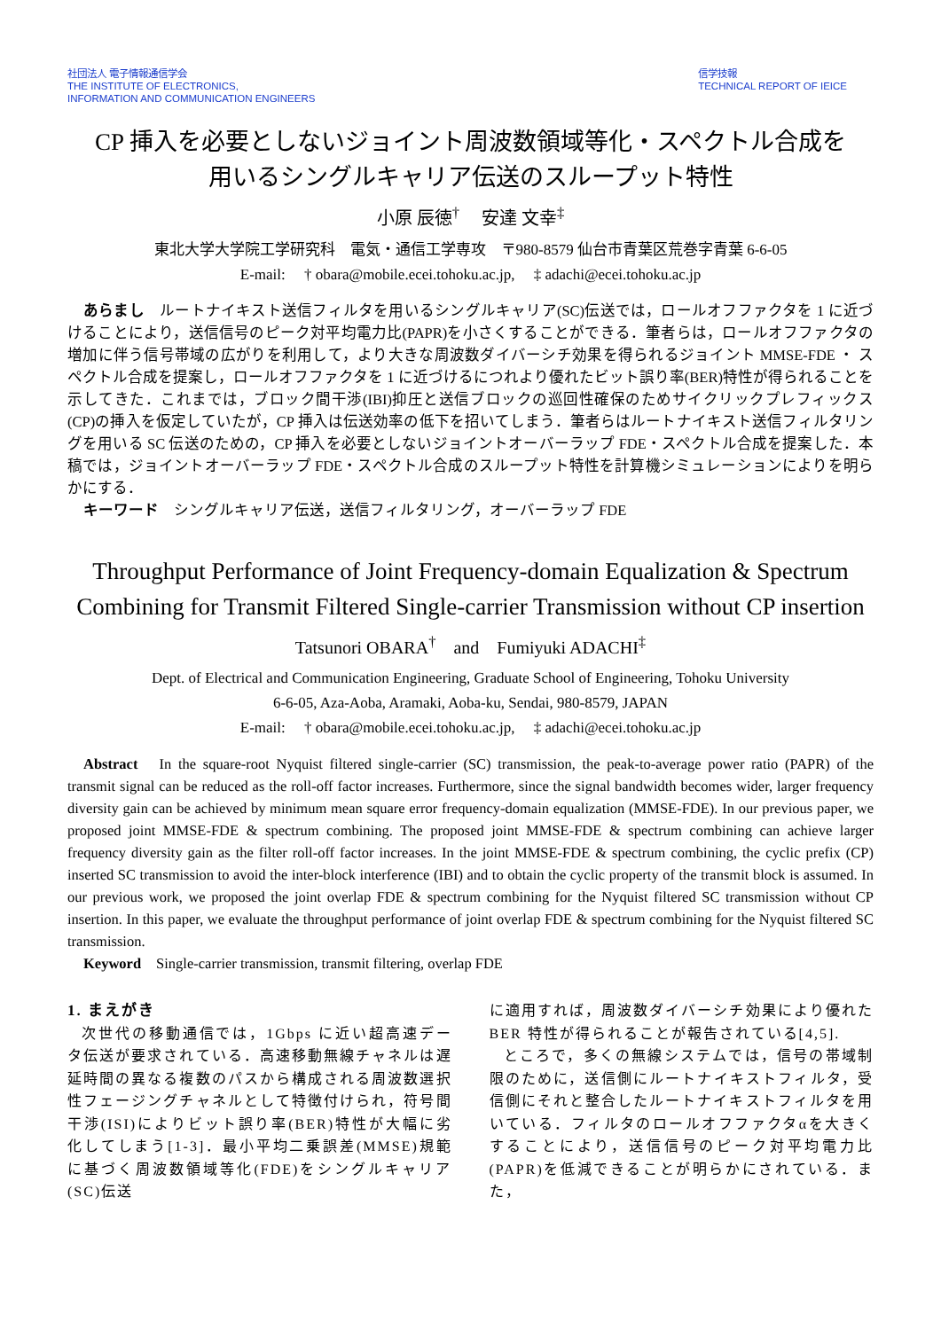社団法人 電子情報通信学会
THE INSTITUTE OF ELECTRONICS,
INFORMATION AND COMMUNICATION ENGINEERS
信学技報
TECHNICAL REPORT OF IEICE
CP 挿入を必要としないジョイント周波数領域等化・スペクトル合成を
用いるシングルキャリア伝送のスループット特性
小原 辰徳<sup>†</sup>　 安達 文幸<sup>‡</sup>
東北大学大学院工学研究科　電気・通信工学専攻　〒980-8579 仙台市青葉区荒巻字青葉 6-6-05
E-mail: 　† obara@mobile.ecei.tohoku.ac.jp, 　‡ adachi@ecei.tohoku.ac.jp
あらまし　ルートナイキスト送信フィルタを用いるシングルキャリア(SC)伝送では，ロールオフファクタを 1 に近づけることにより，送信信号のピーク対平均電力比(PAPR)を小さくすることができる．筆者らは，ロールオフファクタの増加に伴う信号帯域の広がりを利用して，より大きな周波数ダイバーシチ効果を得られるジョイント MMSE-FDE ・ スペクトル合成を提案し，ロールオフファクタを 1 に近づけるにつれより優れたビット誤り率(BER)特性が得られることを示してきた．これまでは，ブロック間干渉(IBI)抑圧と送信ブロックの巡回性確保のためサイクリックプレフィックス(CP)の挿入を仮定していたが，CP 挿入は伝送効率の低下を招いてしまう．筆者らはルートナイキスト送信フィルタリングを用いる SC 伝送のための，CP 挿入を必要としないジョイントオーバーラップ FDE・スペクトル合成を提案した．本稿では，ジョイントオーバーラップ FDE・スペクトル合成のスループット特性を計算機シミュレーションによりを明らかにする．
キーワード　シングルキャリア伝送，送信フィルタリング，オーバーラップ FDE
Throughput Performance of Joint Frequency-domain Equalization & Spectrum Combining for Transmit Filtered Single-carrier Transmission without CP insertion
Tatsunori OBARA<sup>†</sup>　and　Fumiyuki ADACHI<sup>‡</sup>
Dept. of Electrical and Communication Engineering, Graduate School of Engineering, Tohoku University
6-6-05, Aza-Aoba, Aramaki, Aoba-ku, Sendai, 980-8579, JAPAN
E-mail: 　† obara@mobile.ecei.tohoku.ac.jp, 　‡ adachi@ecei.tohoku.ac.jp
Abstract　In the square-root Nyquist filtered single-carrier (SC) transmission, the peak-to-average power ratio (PAPR) of the transmit signal can be reduced as the roll-off factor increases. Furthermore, since the signal bandwidth becomes wider, larger frequency diversity gain can be achieved by minimum mean square error frequency-domain equalization (MMSE-FDE). In our previous paper, we proposed joint MMSE-FDE & spectrum combining. The proposed joint MMSE-FDE & spectrum combining can achieve larger frequency diversity gain as the filter roll-off factor increases. In the joint MMSE-FDE & spectrum combining, the cyclic prefix (CP) inserted SC transmission to avoid the inter-block interference (IBI) and to obtain the cyclic property of the transmit block is assumed. In our previous work, we proposed the joint overlap FDE & spectrum combining for the Nyquist filtered SC transmission without CP insertion. In this paper, we evaluate the throughput performance of joint overlap FDE & spectrum combining for the Nyquist filtered SC transmission.
Keyword　Single-carrier transmission, transmit filtering, overlap FDE
1. まえがき
次世代の移動通信では，1Gbps に近い超高速データ伝送が要求されている．高速移動無線チャネルは遅延時間の異なる複数のパスから構成される周波数選択性フェージングチャネルとして特徴付けられ，符号間干渉(ISI)によりビット誤り率(BER)特性が大幅に劣化してしまう[1-3]．最小平均二乗誤差(MMSE)規範に基づく周波数領域等化(FDE)をシングルキャリア(SC)伝送
に適用すれば，周波数ダイバーシチ効果により優れた BER 特性が得られることが報告されている[4,5].
ところで，多くの無線システムでは，信号の帯域制限のために，送信側にルートナイキストフィルタ，受信側にそれと整合したルートナイキストフィルタを用いている．フィルタのロールオフファクタαを大きくすることにより，送信信号のピーク対平均電力比(PAPR)を低減できることが明らかにされている．また，